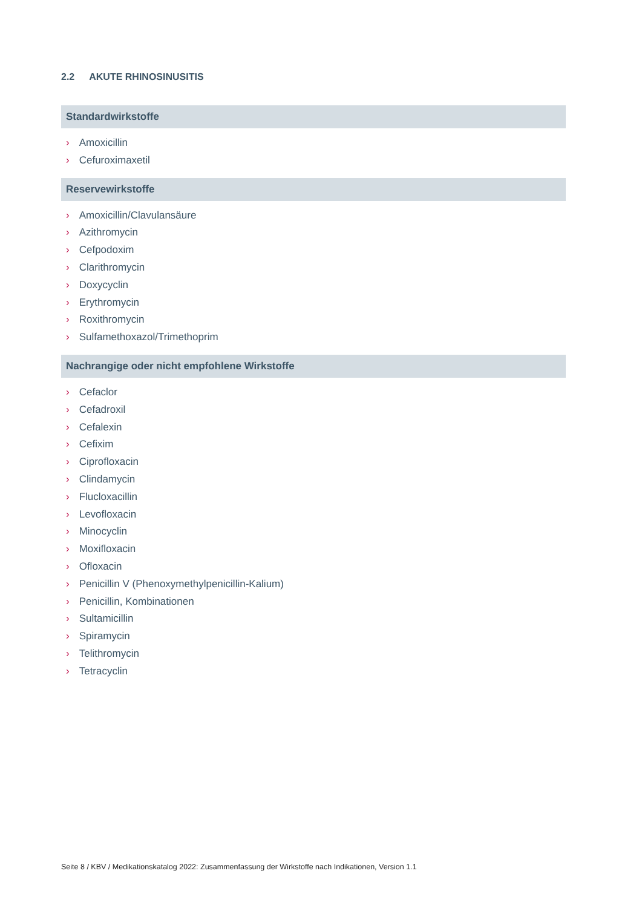2.2 AKUTE RHINOSINUSITIS
Standardwirkstoffe
› Amoxicillin
› Cefuroximaxetil
Reservewirkstoffe
› Amoxicillin/Clavulansäure
› Azithromycin
› Cefpodoxim
› Clarithromycin
› Doxycyclin
› Erythromycin
› Roxithromycin
› Sulfamethoxazol/Trimethoprim
Nachrangige oder nicht empfohlene Wirkstoffe
› Cefaclor
› Cefadroxil
› Cefalexin
› Cefixim
› Ciprofloxacin
› Clindamycin
› Flucloxacillin
› Levofloxacin
› Minocyclin
› Moxifloxacin
› Ofloxacin
› Penicillin V (Phenoxymethylpenicillin-Kalium)
› Penicillin, Kombinationen
› Sultamicillin
› Spiramycin
› Telithromycin
› Tetracyclin
Seite 8 / KBV / Medikationskatalog 2022: Zusammenfassung der Wirkstoffe nach Indikationen, Version 1.1